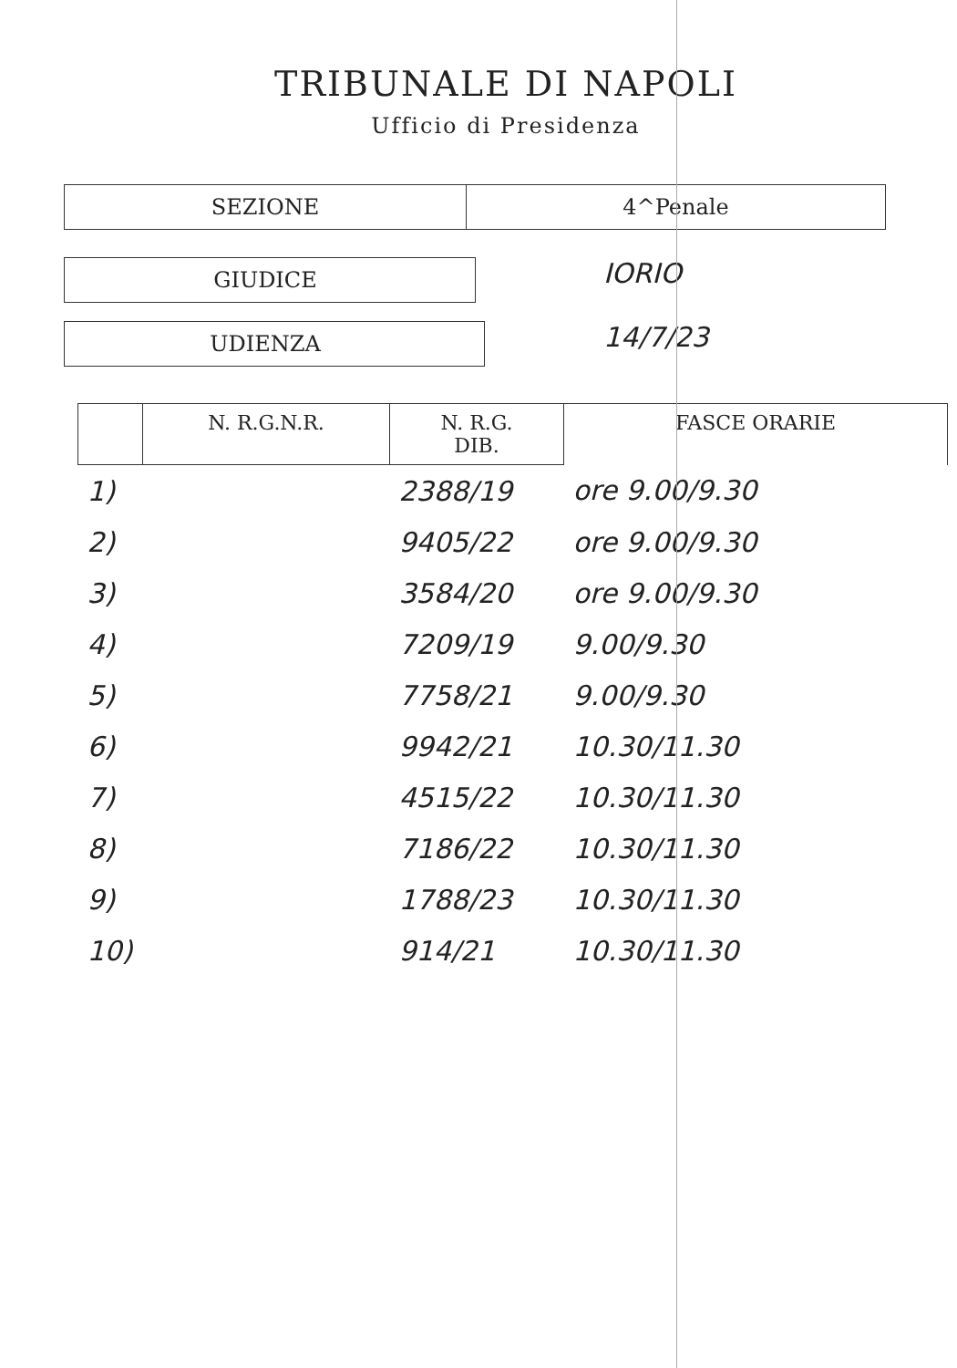TRIBUNALE DI NAPOLI
Ufficio di Presidenza
SEZIONE 4^Penale
GIUDICE
IORIO
UDIENZA
14/7/23
| | N. R.G.N.R. | N. R.G. DIB. | FASCE ORARIE |
| --- | --- | --- | --- |
| 1) | | 2388/19 | ore 9.00/9.30 |
| 2) | | 9405/22 | ore 9.00/9.30 |
| 3) | | 3584/20 | ore 9.00/9.30 |
| 4) | | 7209/19 | 9.00/9.30 |
| 5) | | 7758/21 | 9.00/9.30 |
| 6) | | 9942/21 | 10.30/11.30 |
| 7) | | 4515/22 | 10.30/11.30 |
| 8) | | 7186/22 | 10.30/11.30 |
| 9) | | 1788/23 | 10.30/11.30 |
| 10) | | 914/21 | 10.30/11.30 |